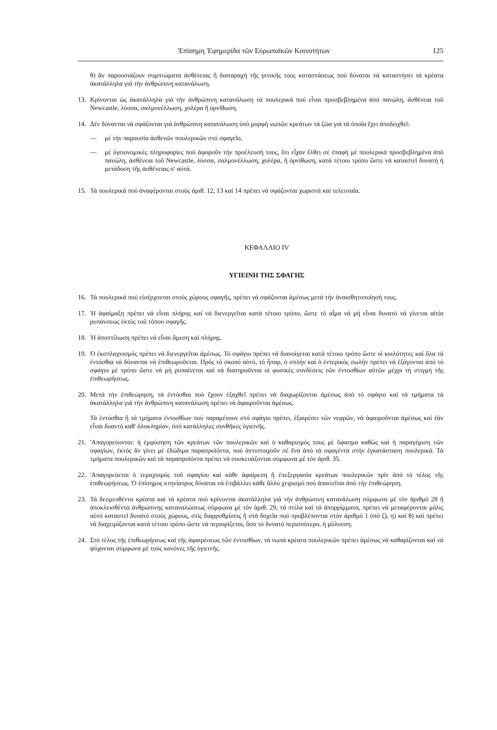'Επίσημη 'Εφημερίδα τῶν Εὐρωπαϊκῶν Κοινοτήτων 125
θ) ἄν παρουσιάζουν συμπτώματα ἀσθένειας ἤ διαταραχή τῆς γενικῆς τους καταστάσεως πού δύναται νά καταστήσει τά κρέατα ἀκατάλληλα γιά τήν ἀνθρώπινη κατανάλωση.
13. Κρίνονται ὡς ἀκατάλληλα γιά τήν ἀνθρώπινη κατανάλωση τά πουλερικά πού εἶναι προσβεβλημένα ἀπό πανώλη, ἀσθένεια τοῦ Newcastle, λύσσα, σαλμονέλλωση, χολέρα ἤ ὀρνίθωση.
14. Δέν δύνανται νά σφάζονται γιά ἀνθρώπινη κατανάλωση ὑπό μορφή νωπῶν κρεάτων τά ζῶα γιά τά ὁποῖα ἔχει ἀποδειχθεῖ:
— μέ τήν παρουσία ἀσθενῶν πουλερικῶν στό σφαγεῖο,
— μέ ὑγειονομικές πληροφορίες πού ἀφοροῦν τήν προέλευσή τους, ὅτι εἶχαν ἔλθει σέ ἐπαφή μέ πουλερικά προσβεβλημένα ἀπό πανώλη, ἀσθένεια τοῦ Newcastle, λύσσα, σαλμονέλλωση, χολέρα, ἤ ὀρνίθωση, κατά τέτοιο τρόπο ὥστε νά καταστεῖ δυνατή ἡ μετάδοση τῆς ἀσθένειας σ' αὐτά.
15. Τά πουλερικά πού ἀναφέρονται στούς ἀριθ. 12, 13 καί 14 πρέπει νά σφάζονται χωριστά καί τελευταῖα.
ΚΕΦΑΛΑΙΟ IV
ΥΓΙΕΙΝΗ ΤΗΣ ΣΦΑΓΗΣ
16. Τά πουλερικά πού εἰσέρχονται στούς χώρους σφαγῆς, πρέπει νά σφάζονται ἀμέσως μετά τήν ἀναισθητοποίησή τους.
17. Ἡ ἀφαίμαξη πρέπει νά εἶναι πλήρης καί νά διενεργεῖται κατά τέτοιο τρόπο, ὥστε τό αἷμα νά μή εἶναι δυνατό νά γίνεται αἰτία ρυπάνσεως ἐκτός τοῦ τόπου σφαγῆς.
18. Ἡ ἀποπτίλωση πρέπει νά εἶναι ἄμεση καί πλήρης.
19. Ὁ ἐκσπλαχνισμός πρέπει νά διενεργεῖται ἀμέσως. Τό σφάγιο πρέπει νά διανοίγεται κατά τέτοιο τρόπο ὥστε οἱ κοιλότητες καί ὅλα τά ἐντόσθια νά δύνανται νά ἐπιθεωροῦνται. Πρός τό σκοπό αὐτό, τό ἧπαρ, ὁ σπλήν καί ὁ ἐντερικός σωλήν πρέπει νά ἐξάγονται ἀπό τό σφάγιο μέ τρόπο ὥστε νά μή ρυπαίνεται καί νά διατηροῦνται οἱ φυσικές συνδέσεις τῶν ἐντοσθίων αὐτῶν μέχρι τή στιγμή τῆς ἐπιθεωρήσεως.
20. Μετά τήν ἐπιθεώρηση, τά ἐντόσθια πού ἔχουν ἐξαχθεῖ πρέπει νά διαχωρίζονται ἀμέσως ἀπό τό σφάγιο καί τά τμήματα τά ἀκατάλληλα γιά τήν ἀνθρώπινη κατανάλωση πρέπει νά ἀφαιροῦνται ἀμέσως.
Τά ἐντόσθια ἤ τά τμήματα ἐντοσθίων πού παραμένουν στό σφάγιο πρέπει, ἐξαιρέσει τῶν νεφρῶν, νά ἀφαιροῦνται ἀμέσως καί ἐάν εἶναι δυαντό καθ' ὁλοκληρίαν, ὑπό κατάλληλες συνθῆκες ὑγιεινῆς.
21. 'Απαγορεύονται: ἡ ἐμφύσηση τῶν κρεάτων τῶν πουλερικῶν καί ὁ καθαρισμός τους μέ ὕφασμα καθώς καί ἡ παραγέμιση τῶν σφαγίων, ἐκτός ἄν γίνει μέ ἐδώδιμα παραπροϊόντα, πού ἀντιστοιχοῦν σέ ἕνα ἀπό τά σφαγέντα στήν ἐγκατάσταση πουλερικά. Τά τμήματα πουλερικῶν καί τά παραπροϊόντα πρέπει νά συσκευάζονται σύμφωνα μέ τόν ἀριθ. 35.
22. 'Απαγορεύεται ὁ τεμαχισμός τοῦ σφαγίου καί κάθε ἀφαίρεση ἤ ἐπεξεργασία κρεάτων πουλερικῶν πρίν ἀπό τό τέλος τῆς ἐπιθεωρήσεως. Ὁ ἐπίσημος κτηνίατρος δύναται νά ἐπιβάλλει κάθε ἄλλο χειρισμό πού ἀπαιτεῖται ἀπό τήν ἐπιθεώρηση.
23. Τά δεσμευθέντα κρέατα καί τά κρέατα πού κρίνονται ἀκατάλληλα γιά τήν ἀνθρώπινη κατανάλωση σύμφωνα μέ τόν ἀριθμό 28 ἤ ἀποκλεισθέντα ἀνθρώπινης καταναλώσεως σύμφωνα μέ τόν ἀριθ. 29, τά πτίλα καί τά ἀπορρίμματα, πρέπει νά μεταφέρονται μόλις αὐτό καταστεῖ δυνατό στούς χώρους, στίς διαρρυθμίσεις ἤ στά δοχεῖα πού προβλέπονται στόν ἀριθμό 1 ὑπό ζ), η) καί θ) καί πρέπει νά διαχειρίζονται κατά τέτοιο τρόπο ὥστε νά περιορίζεται, ὅσο τό δυνατό περισσότερο, ἡ μόλυνση.
24. Στό τέλος τῆς ἐπιθεωρήσεως καί τῆς ἀφαιρέσεως τῶν ἐντοσθίων, τά νωπά κρέατα πουλερικῶν πρέπει ἀμέσως νά καθαρίζονται καί νά ψύχονται σύμφωνα μέ τούς κανόνες τῆς ὑγιεινῆς.